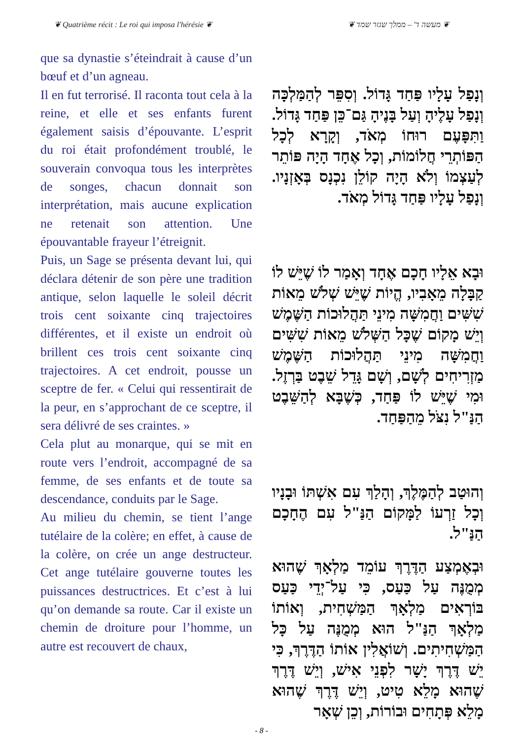❦ Quatrième récit : Le roi qui imposa l'hérésie ❦ ❦ מעשה ד' – ממלך שגזר שמד ❦
que sa dynastie s’éteindrait à cause d’un bœuf et d’un agneau.
Il en fut terrorisé. Il raconta tout cela à la reine, et elle et ses enfants furent également saisis d’épouvante. L’esprit du roi était profondément troublé, le souverain convoqua tous les interprètes de songes, chacun donnait son interprétation, mais aucune explication ne retenait son attention. Une épouvantable frayeur l’étreignit.
Puis, un Sage se présenta devant lui, qui déclara détenir de son père une tradition antique, selon laquelle le soleil décrit trois cent soixante cinq trajectoires différentes, et il existe un endroit où brillent ces trois cent soixante cinq trajectoires. A cet endroit, pousse un sceptre de fer. « Celui qui ressentirait de la peur, en s’approchant de ce sceptre, il sera délivré de ses craintes. »
Cela plut au monarque, qui se mit en route vers l’endroit, accompagné de sa femme, de ses enfants et de toute sa descendance, conduits par le Sage.
Au milieu du chemin, se tient l’ange tutélaire de la colère; en effet, à cause de la colère, on crée un ange destructeur. Cet ange tutélaire gouverne toutes les puissances destructrices. Et c’est à lui qu’on demande sa route. Car il existe un chemin de droiture pour l’homme, un autre est recouvert de chaux,
וְנָפַל עָלָיו פַּחַד גָּדוֹל. וְסִפֵּר לְהַמַּלְכָּה וְנָפַל עָלֶיהָ וְעַל בָּנֶיהָ גַּם־כֵּן פַּחַד גָּדוֹל. וַתִּפָּעֶם רוּחוֹ מְאֹד, וְקָרָא לְכָל הַפּוֹתְרֵי חֲלוֹמוֹת, וְכָל אֶחָד הָיָה פּוֹתֵר לְעַצְמוֹ וְלֹא הָיָה קוֹלֵן נִכְנָס בְּאָזְנָיו. וְנָפַל עָלָיו פַּחַד גָּדוֹל מְאֹד.
וּבָא אֵלָיו חָכָם אֶחָד וְאָמַר לוֹ שֶׁיֵּשׁ לוֹ קַבָּלָה מֵאָבִיו, הֱיוֹת שֶׁיֵּשׁ שְׁלֹשׁ מֵאוֹת שִׁשִּׁים וַחֲמִשָּׁה מִינֵי תַּהֲלוּכוֹת הַשֶּׁמֶשׁ וְיֵשׁ מָקוֹם שֶׁכָּל הַשְּׁלֹשׁ מֵאוֹת שִׁשִּׁים וַחֲמִשָּׁה מִינֵי תַּהֲלוּכוֹת הַשֶּׁמֶשׁ מַזְרִיחִים לְשָׁם, וְשָׁם גָּדֵל שֵׁבֶט בַּרְזֶל. וּמִי שֶׁיֵּשׁ לוֹ פַּחַד, כְּשֶׁבָּא לְהַשֵּׁבֶט הַנַּ"ל נִצֹּל מֵהַפַּחַד.
וְהוּטַב לְהַמֶּלֶךְ, וְהָלַךְ עִם אִשְׁתּוֹ וּבָנָיו וְכָל זַרְעוֹ לַמָּקוֹם הַנַּ"ל עִם הֶחָכָם הַנַּ"ל.
וּבְאֶמְצַע הַדֶּרֶךְ עוֹמֵד מַלְאָךְ שֶׁהוּא מְמֻנֶּה עַל כַּעַס, כִּי עַל־יְדֵי כַּעַס בּוֹרְאִים מַלְאָךְ הַמַּשְׁחִית, וְאוֹתוֹ מַלְאָךְ הַנַּ"ל הוּא מְמֻנֶּה עַל כָּל הַמַּשְׁחִיתִים. וְשׁוֹאֲלִין אוֹתוֹ הַדֶּרֶךְ, כִּי יֵשׁ דֶּרֶךְ יָשָׁר לִפְנֵי אִישׁ, וְיֵשׁ דֶּרֶךְ שֶׁהוּא מָלֵא טִיט, וְיֵשׁ דֶּרֶךְ שֶׁהוּא מָלֵא פְּתָחִים וּבוֹרוֹת, וְכֵן שְׁאָר
- 8 -